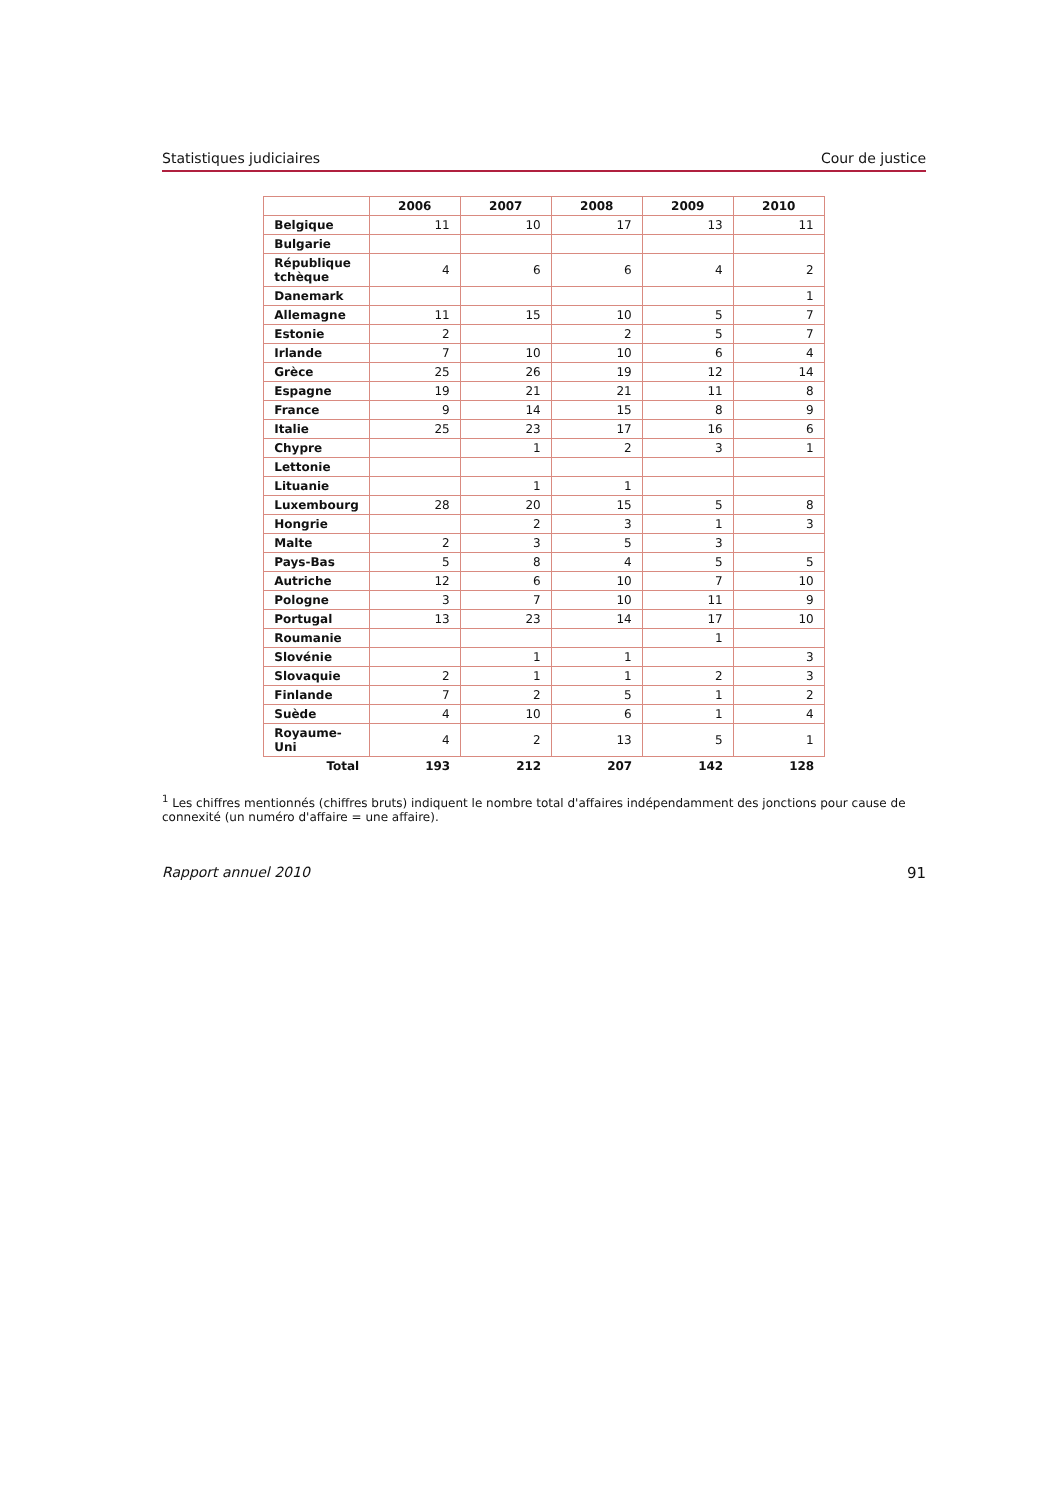Statistiques judiciaires Cour de justice
| | 2006 | 2007 | 2008 | 2009 | 2010 |
| --- | --- | --- | --- | --- | --- |
| Belgique | 11 | 10 | 17 | 13 | 11 |
| Bulgarie | | | | | |
| République tchèque | 4 | 6 | 6 | 4 | 2 |
| Danemark | | | | | 1 |
| Allemagne | 11 | 15 | 10 | 5 | 7 |
| Estonie | 2 | | 2 | 5 | 7 |
| Irlande | 7 | 10 | 10 | 6 | 4 |
| Grèce | 25 | 26 | 19 | 12 | 14 |
| Espagne | 19 | 21 | 21 | 11 | 8 |
| France | 9 | 14 | 15 | 8 | 9 |
| Italie | 25 | 23 | 17 | 16 | 6 |
| Chypre | | 1 | 2 | 3 | 1 |
| Lettonie | | | | | |
| Lituanie | | 1 | 1 | | |
| Luxembourg | 28 | 20 | 15 | 5 | 8 |
| Hongrie | | 2 | 3 | 1 | 3 |
| Malte | 2 | 3 | 5 | 3 | |
| Pays-Bas | 5 | 8 | 4 | 5 | 5 |
| Autriche | 12 | 6 | 10 | 7 | 10 |
| Pologne | 3 | 7 | 10 | 11 | 9 |
| Portugal | 13 | 23 | 14 | 17 | 10 |
| Roumanie | | | | 1 | |
| Slovénie | | 1 | 1 | | 3 |
| Slovaquie | 2 | 1 | 1 | 2 | 3 |
| Finlande | 7 | 2 | 5 | 1 | 2 |
| Suède | 4 | 10 | 6 | 1 | 4 |
| Royaume-Uni | 4 | 2 | 13 | 5 | 1 |
| Total | 193 | 212 | 207 | 142 | 128 |
<sup>1</sup> Les chiffres mentionnés (chiffres bruts) indiquent le nombre total d'affaires indépendamment des jonctions pour cause de connexité (un numéro d'affaire = une affaire).
Rapport annuel 2010 91